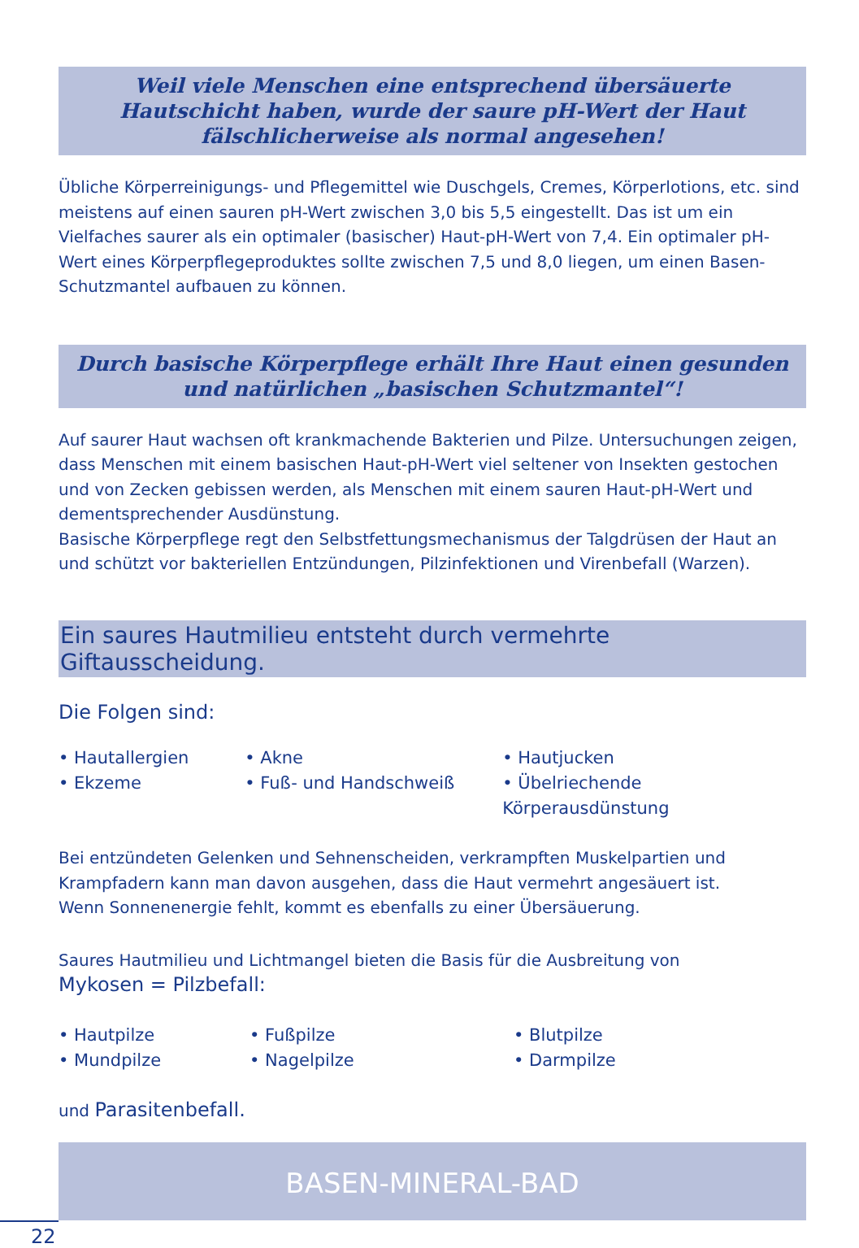Weil viele Menschen eine entsprechend übersäuerte
Hautschicht haben, wurde der saure pH-Wert der Haut
fälschlicherweise als normal angesehen!
Übliche Körperreinigungs- und Pflegemittel wie Duschgels, Cremes, Körperlotions, etc. sind meistens auf einen sauren pH-Wert zwischen 3,0 bis 5,5 eingestellt. Das ist um ein Vielfaches saurer als ein optimaler (basischer) Haut-pH-Wert von 7,4. Ein optimaler pH-Wert eines Körperpflegeproduktes sollte zwischen 7,5 und 8,0 liegen, um einen Basen-Schutzmantel aufbauen zu können.
Durch basische Körperpflege erhält Ihre Haut einen gesunden
und natürlichen „basischen Schutzmantel“!
Auf saurer Haut wachsen oft krankmachende Bakterien und Pilze. Untersuchungen zeigen, dass Menschen mit einem basischen Haut-pH-Wert viel seltener von Insekten gestochen und von Zecken gebissen werden, als Menschen mit einem sauren Haut-pH-Wert und dementsprechender Ausdünstung.
Basische Körperpflege regt den Selbstfettungsmechanismus der Talgdrüsen der Haut an und schützt vor bakteriellen Entzündungen, Pilzinfektionen und Virenbefall (Warzen).
Ein saures Hautmilieu entsteht durch vermehrte Giftausscheidung.
Die Folgen sind:
• Hautallergien
• Ekzeme
• Akne
• Fuß- und Handschweiß
• Hautjucken
• Übelriechende Körperausdünstung
Bei entzündeten Gelenken und Sehnenscheiden, verkrampften Muskelpartien und Krampfadern kann man davon ausgehen, dass die Haut vermehrt angesäuert ist.
Wenn Sonnenenergie fehlt, kommt es ebenfalls zu einer Übersäuerung.
Saures Hautmilieu und Lichtmangel bieten die Basis für die Ausbreitung von
Mykosen = Pilzbefall:
• Hautpilze
• Mundpilze
• Fußpilze
• Nagelpilze
• Blutpilze
• Darmpilze
und Parasitenbefall.
BASEN-MINERAL-BAD
22